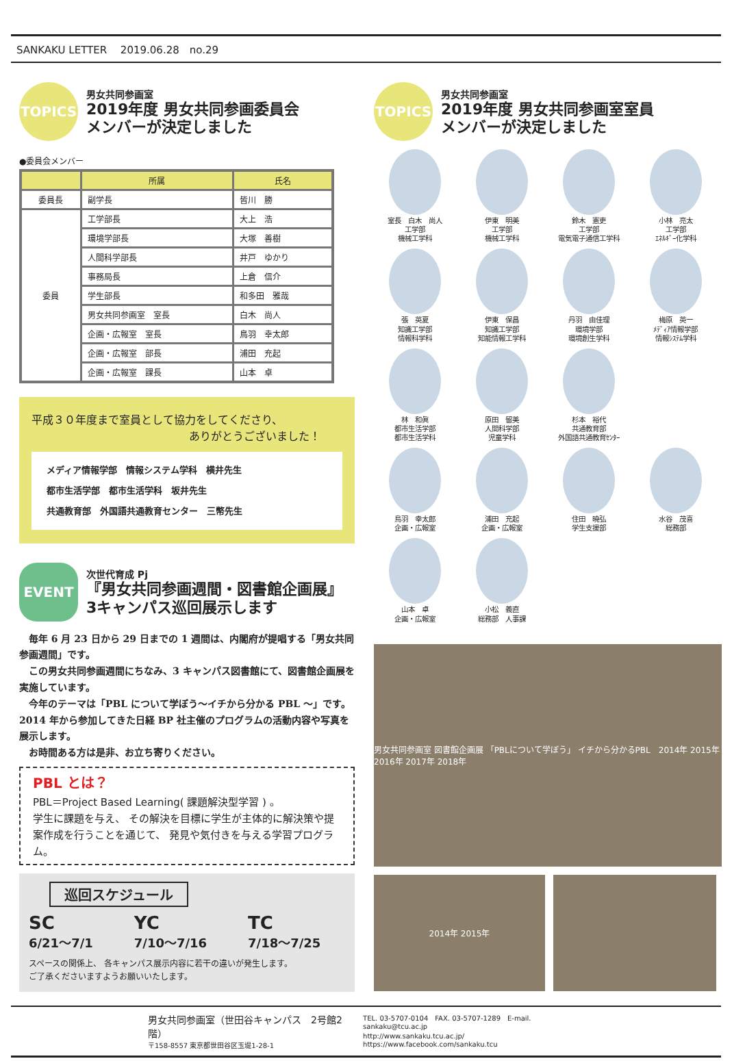SANKAKU LETTER　 2019.06.28　no.29
TOPICS
男女共同参画室
2019年度 男女共同参画委員会
メンバーが決定しました
●委員会メンバー
| | 所属 | 氏名 |
| --- | --- | --- |
| 委員長 | 副学長 | 皆川 勝 |
| 委員 | 工学部長 | 大上 浩 |
| | 環境学部長 | 大塚 善樹 |
| | 人間科学部長 | 井戸 ゆかり |
| | 事務局長 | 上倉 信介 |
| | 学生部長 | 和多田 雅哉 |
| | 男女共同参画室 室長 | 白木 尚人 |
| | 企画・広報室 室長 | 鳥羽 幸太郎 |
| | 企画・広報室 部長 | 浦田 充起 |
| | 企画・広報室 課長 | 山本 卓 |
平成３０年度まで室員として協力をしてくださり、
ありがとうございました！
メディア情報学部　情報システム学科　横井先生
都市生活学部　都市生活学科　坂井先生
共通教育部　外国語共通教育センター　三幣先生
EVENT
次世代育成 Pj
『男女共同参画週間・図書館企画展』
3キャンパス巡回展示します
　毎年 6 月 23 日から 29 日までの 1 週間は、内閣府が提唱する「男女共同参画週間」です。
　この男女共同参画週間にちなみ、3 キャンパス図書館にて、図書館企画展を実施しています。
　今年のテーマは「PBL について学ぼう～イチから分かる PBL ～」です。2014 年から参加してきた日経 BP 社主催のプログラムの活動内容や写真を展示します。
　お時間ある方は是非、お立ち寄りください。
PBL とは？
PBL＝Project Based Learning( 課題解決型学習 ) 。
学生に課題を与え、 その解決を目標に学生が主体的に解決策や提案作成を行うことを通じて、 発見や気付きを与える学習プログラム。
巡回スケジュール
SC
6/21～7/1
YC
7/10～7/16
TC
7/18～7/25
スペースの関係上、 各キャンパス展示内容に若干の違いが発生します。
ご了承くださいますようお願いいたします。
TOPICS
男女共同参画室
2019年度 男女共同参画室室員
メンバーが決定しました
室長　白木　尚人
工学部
機械工学科
伊東　明美
工学部
機械工学科
鈴木　憲吏
工学部
電気電子通信工学科
小林　亮太
工学部
ｴﾈﾙｷﾞｰ化学科
張　英夏
知識工学部
情報科学科
伊東　保昌
知識工学部
知能情報工学科
丹羽　由佳理
環境学部
環境創生学科
梅原　英一
ﾒﾃﾞｨｱ情報学部
情報ｼｽﾃﾑ学科
林　和眞
都市生活学部
都市生活学科
原田　留美
人間科学部
児童学科
杉本　裕代
共通教育部
外国語共通教育ｾﾝﾀｰ
鳥羽　幸太郎
企画・広報室
浦田　充起
企画・広報室
住田　曉弘
学生支援部
水谷　茂喜
総務部
山本　卓
企画・広報室
小松　義直
総務部　人事課
男女共同参画室 図書館企画展 「PBLについて学ぼう」 イチから分かるPBL　2014年 2015年 2016年 2017年 2018年
2014年 2015年
男女共同参画室（世田谷キャンパス　2号館2階）
〒158-8557 東京都世田谷区玉堤1-28-1
TEL. 03-5707-0104　FAX. 03-5707-1289　E-mail. sankaku@tcu.ac.jp
http://www.sankaku.tcu.ac.jp/　https://www.facebook.com/sankaku.tcu